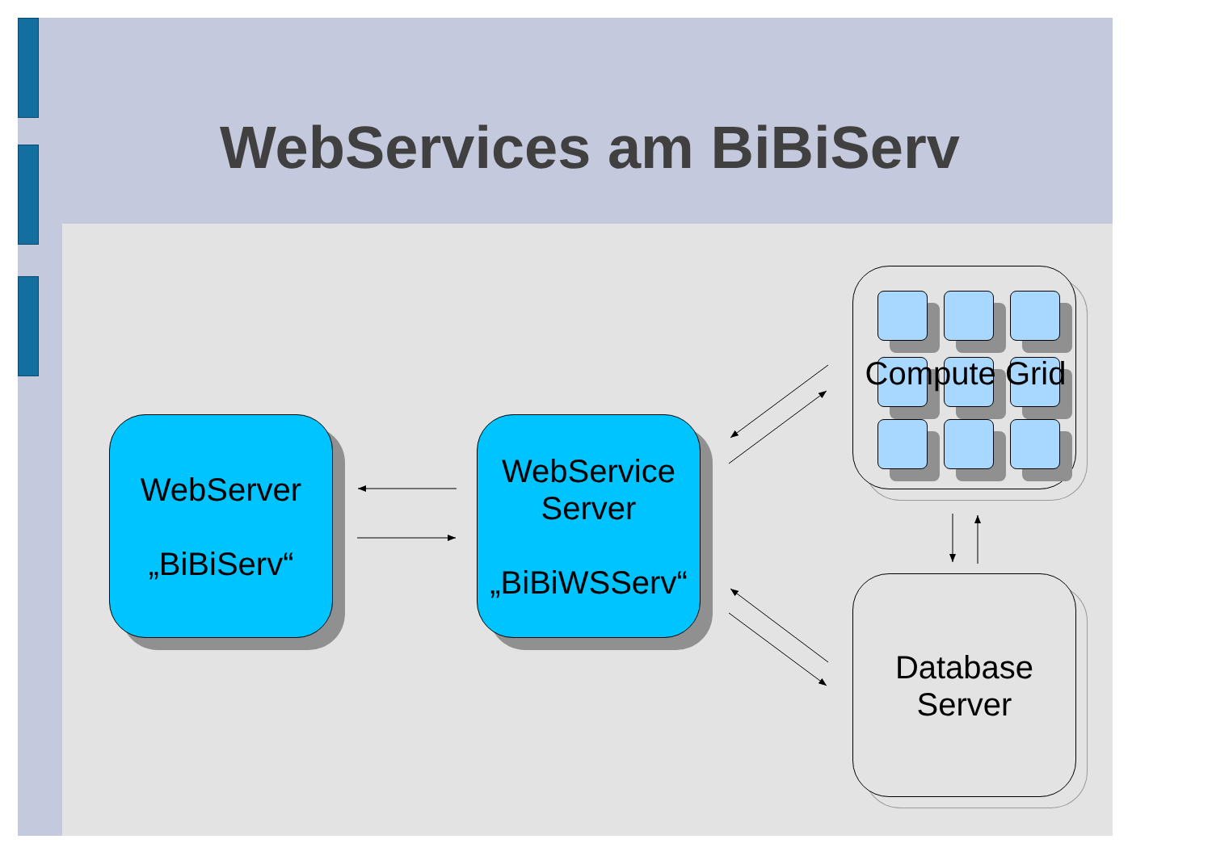WebServices am BiBiServ
WebServer
„BiBiServ“
WebService
Server
„BiBiWSServ“
Compute Grid
Database
Server